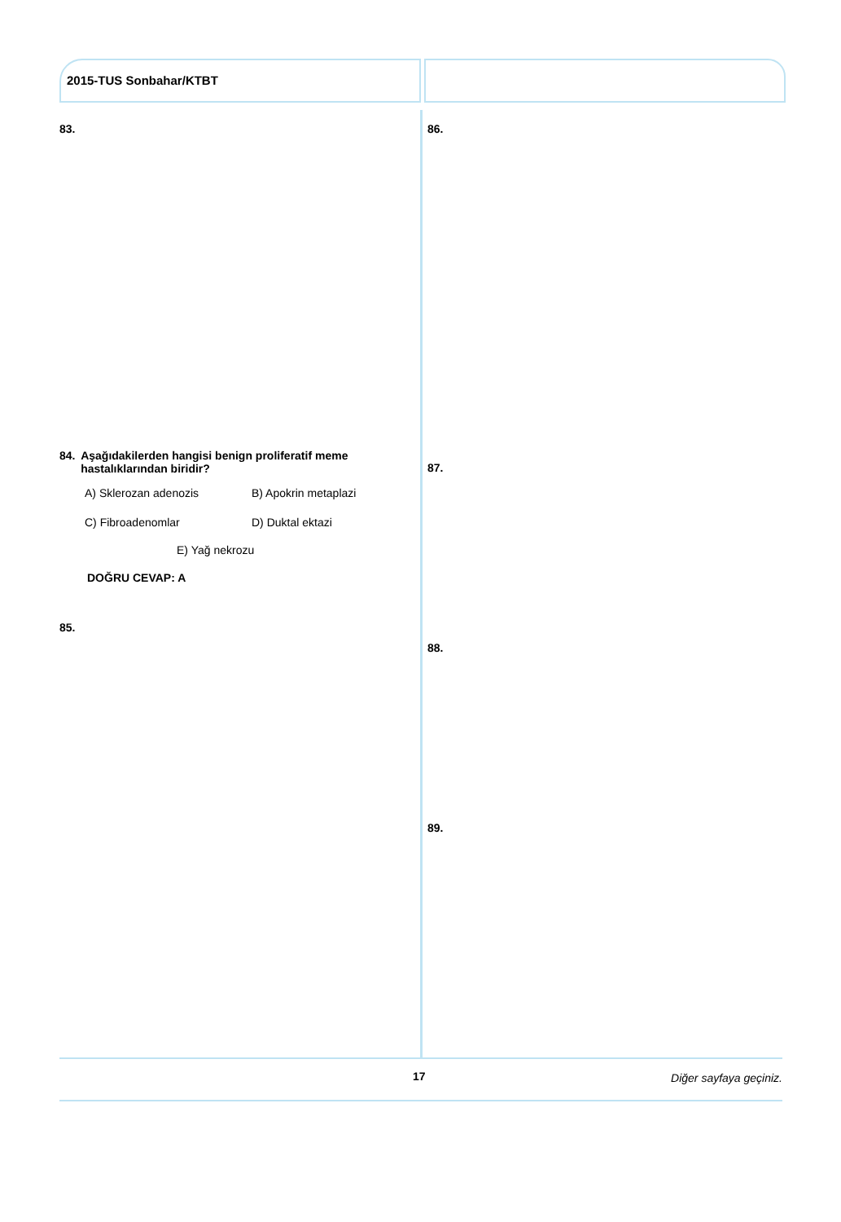2015-TUS Sonbahar/KTBT
83.
84. Aşağıdakilerden hangisi benign proliferatif meme hastalıklarından biridir?
A) Sklerozan adenozis B) Apokrin metaplazi C) Fibroadenomlar D) Duktal ektazi
E) Yağ nekrozu
DOĞRU CEVAP: A
85.
86.
87.
88.
89.
17 Diğer sayfaya geçiniz.